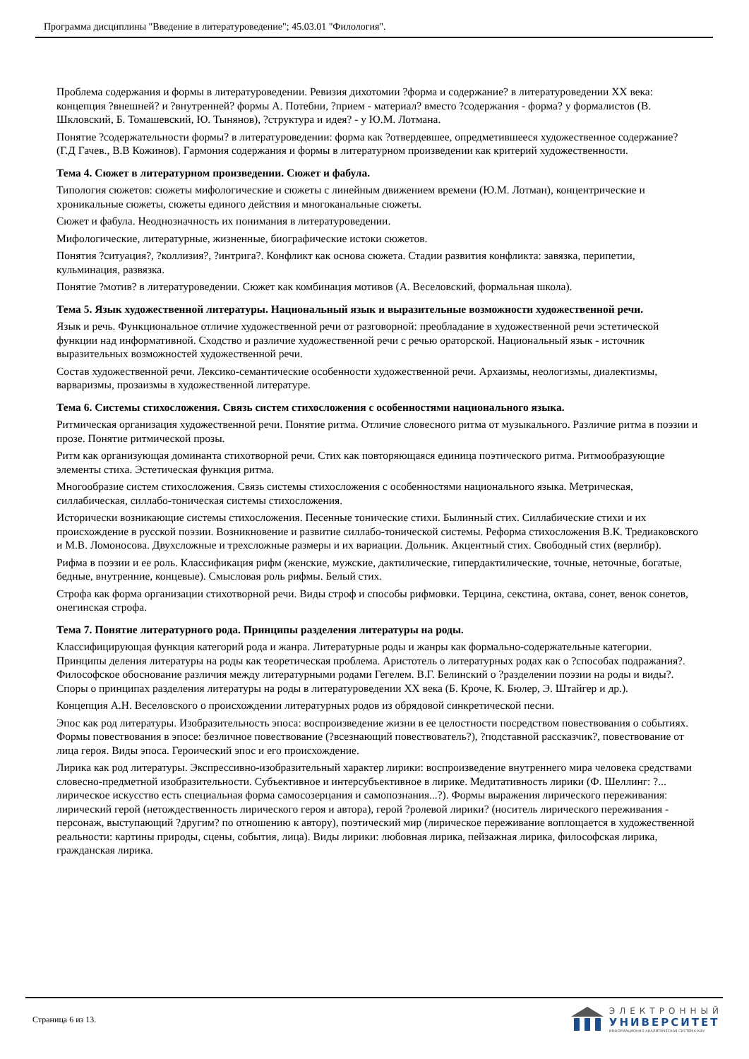Программа дисциплины "Введение в литературоведение"; 45.03.01 "Филология".
Проблема содержания и формы в литературоведении. Ревизия дихотомии ?форма и содержание? в литературоведении XX века: концепция ?внешней? и ?внутренней? формы А. Потебни, ?прием - материал? вместо ?содержания - форма? у формалистов (В. Шкловский, Б. Томашевский, Ю. Тынянов), ?структура и идея? - у Ю.М. Лотмана.
Понятие ?содержательности формы? в литературоведении: форма как ?отвердевшее, опредметившееся художественное содержание? (Г.Д Гачев., В.В Кожинов). Гармония содержания и формы в литературном произведении как критерий художественности.
Тема 4. Сюжет в литературном произведении. Сюжет и фабула.
Типология сюжетов: сюжеты мифологические и сюжеты с линейным движением времени (Ю.М. Лотман), концентрические и хроникальные сюжеты, сюжеты единого действия и многоканальные сюжеты.
Сюжет и фабула. Неоднозначность их понимания в литературоведении.
Мифологические, литературные, жизненные, биографические истоки сюжетов.
Понятия ?ситуация?, ?коллизия?, ?интрига?. Конфликт как основа сюжета. Стадии развития конфликта: завязка, перипетии, кульминация, развязка.
Понятие ?мотив? в литературоведении. Сюжет как комбинация мотивов (А. Веселовский, формальная школа).
Тема 5. Язык художественной литературы. Национальный язык и выразительные возможности художественной речи.
Язык и речь. Функциональное отличие художественной речи от разговорной: преобладание в художественной речи эстетической функции над информативной. Сходство и различие художественной речи с речью ораторской. Национальный язык - источник выразительных возможностей художественной речи.
Состав художественной речи. Лексико-семантические особенности художественной речи. Архаизмы, неологизмы, диалектизмы, варваризмы, прозаизмы в художественной литературе.
Тема 6. Системы стихосложения. Связь систем стихосложения с особенностями национального языка.
Ритмическая организация художественной речи. Понятие ритма. Отличие словесного ритма от музыкального. Различие ритма в поэзии и прозе. Понятие ритмической прозы.
Ритм как организующая доминанта стихотворной речи. Стих как повторяющаяся единица поэтического ритма. Ритмообразующие элементы стиха. Эстетическая функция ритма.
Многообразие систем стихосложения. Связь системы стихосложения с особенностями национального языка. Метрическая, силлабическая, силлабо-тоническая системы стихосложения.
Исторически возникающие системы стихосложения. Песенные тонические стихи. Былинный стих. Силлабические стихи и их происхождение в русской поэзии. Возникновение и развитие силлабо-тонической системы. Реформа стихосложения В.К. Тредиаковского и М.В. Ломоносова. Двухсложные и трехсложные размеры и их вариации. Дольник. Акцентный стих. Свободный стих (верлибр).
Рифма в поэзии и ее роль. Классификация рифм (женские, мужские, дактилические, гипердактилические, точные, неточные, богатые, бедные, внутренние, концевые). Смысловая роль рифмы. Белый стих.
Строфа как форма организации стихотворной речи. Виды строф и способы рифмовки. Терцина, секстина, октава, сонет, венок сонетов, онегинская строфа.
Тема 7. Понятие литературного рода. Принципы разделения литературы на роды.
Классифицирующая функция категорий рода и жанра. Литературные роды и жанры как формально-содержательные категории. Принципы деления литературы на роды как теоретическая проблема. Аристотель о литературных родах как о ?способах подражания?. Философское обоснование различия между литературными родами Гегелем. В.Г. Белинский о ?разделении поэзии на роды и виды?. Споры о принципах разделения литературы на роды в литературоведении XX века (Б. Кроче, К. Бюлер, Э. Штайгер и др.).
Концепция А.Н. Веселовского о происхождении литературных родов из обрядовой синкретической песни.
Эпос как род литературы. Изобразительность эпоса: воспроизведение жизни в ее целостности посредством повествования о событиях. Формы повествования в эпосе: безличное повествование (?всезнающий повествователь?), ?подставной рассказчик?, повествование от лица героя. Виды эпоса. Героический эпос и его происхождение.
Лирика как род литературы. Экспрессивно-изобразительный характер лирики: воспроизведение внутреннего мира человека средствами словесно-предметной изобразительности. Субъективное и интерсубъективное в лирике. Медитативность лирики (Ф. Шеллинг: ?... лирическое искусство есть специальная форма самосозерцания и самопознания...?). Формы выражения лирического переживания: лирический герой (нетождественность лирического героя и автора), герой ?ролевой лирики? (носитель лирического переживания - персонаж, выступающий ?другим? по отношению к автору), поэтический мир (лирическое переживание воплощается в художественной реальности: картины природы, сцены, события, лица). Виды лирики: любовная лирика, пейзажная лирика, философская лирика, гражданская лирика.
Страница 6 из 13.
ЭЛЕКТРОННЫЙ
УНИВЕРСИТЕТ
ИНФОРМАЦИОННО-АНАЛИТИЧЕСКАЯ СИСТЕМА КФУ